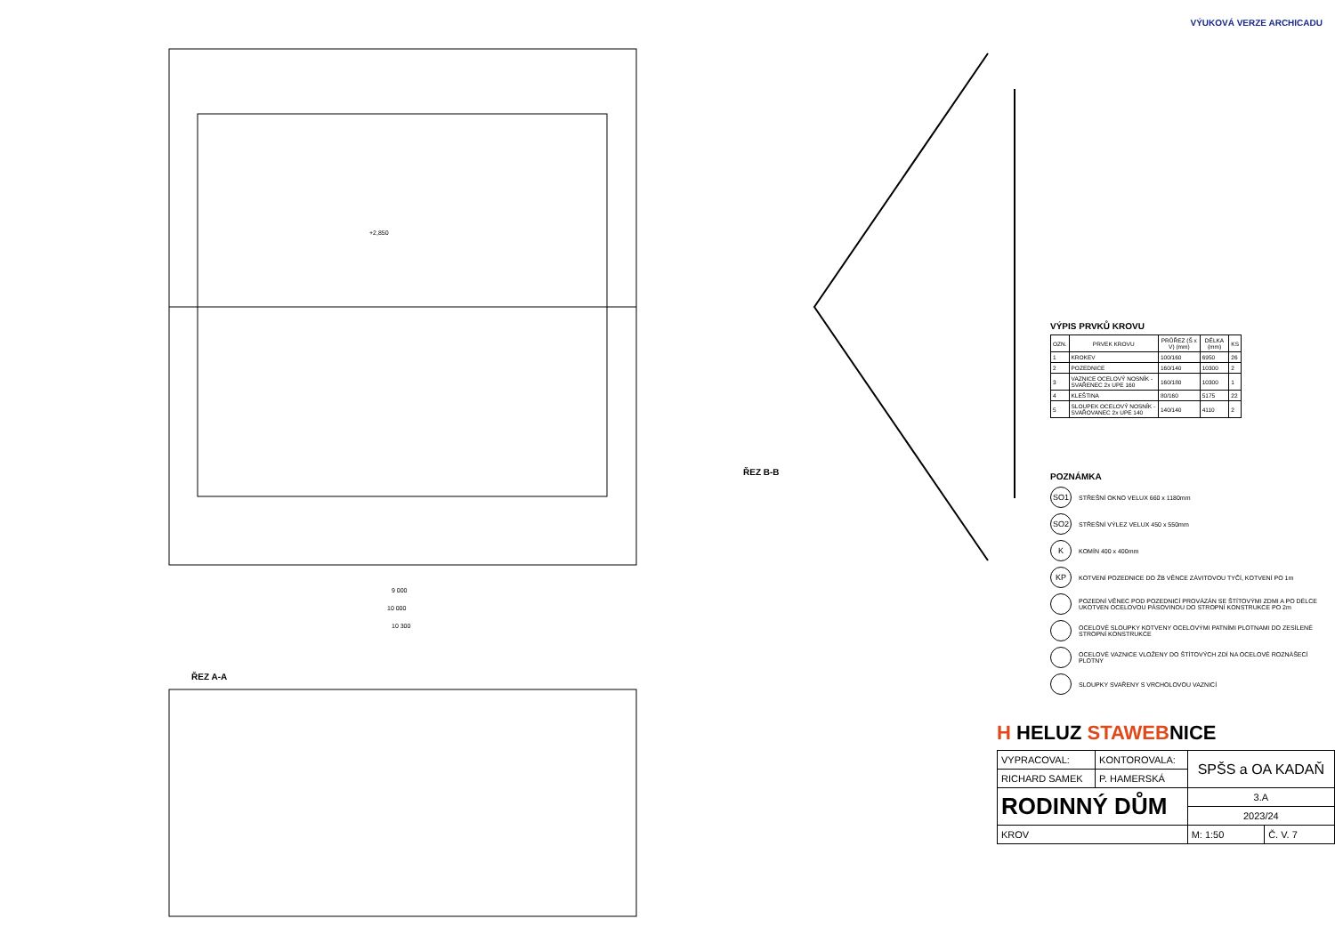ŘEZ A-A
ŘEZ B-B
+2,850
9 000
10 000
10 300
VÝUKOVÁ VERZE ARCHICADU
VÝPIS PRVKŮ KROVU
| OZN. | PRVEK KROVU | PRŮŘEZ (Š x V) (mm) | DÉLKA (mm) | KS |
| --- | --- | --- | --- | --- |
| 1 | KROKEV | 100/160 | 6950 | 26 |
| 2 | POZEDNICE | 160/140 | 10300 | 2 |
| 3 | VAZNICE OCELOVÝ NOSNÍK -SVAŘENEC 2x UPE 160 | 160/180 | 10300 | 1 |
| 4 | KLEŠTINA | 80/160 | 5175 | 22 |
| 5 | SLOUPEK OCELOVÝ NOSNÍK -SVAŘOVANEC 2x UPE 140 | 140/140 | 4110 | 2 |
POZNÁMKA
SO1
STŘEŠNÍ OKNO VELUX 660 x 1180mm
SO2
STŘEŠNÍ VÝLEZ VELUX 450 x 550mm
K
KOMÍN 400 x 400mm
KP
KOTVENÍ POZEDNICE DO ŽB VĚNCE ZÁVITOVOU TYČÍ, KOTVENÍ PO 1m
POZEDNÍ VĚNEC POD POZEDNICÍ PROVÁZÁN SE ŠTÍTOVÝMI ZDMI A PO DÉLCE UKOTVEN OCELOVOU PÁSOVINOU DO STROPNÍ KONSTRUKCE PO 2m
OCELOVÉ SLOUPKY KOTVENY OCELOVÝMI PATNÍMI PLOTNAMI DO ZESÍLENÉ STROPNÍ KONSTRUKCE
OCELOVÉ VAZNICE VLOŽENY DO ŠTÍTOVÝCH ZDÍ NA OCELOVÉ ROZNÁŠECÍ PLOTNY
SLOUPKY SVAŘENY S VRCHOLOVOU VAZNICÍ
H HELUZ STAWEBNICE
| VYPRACOVAL: | KONTOROVALA: | SPŠS a OA KADAŇ | |
| RICHARD SAMEK | P. HAMERSKÁ | | |
| RODINNÝ DŮM | | 3.A | |
| | | 2023/24 | |
| KROV | | M: 1:50 | Č. V. 7 |